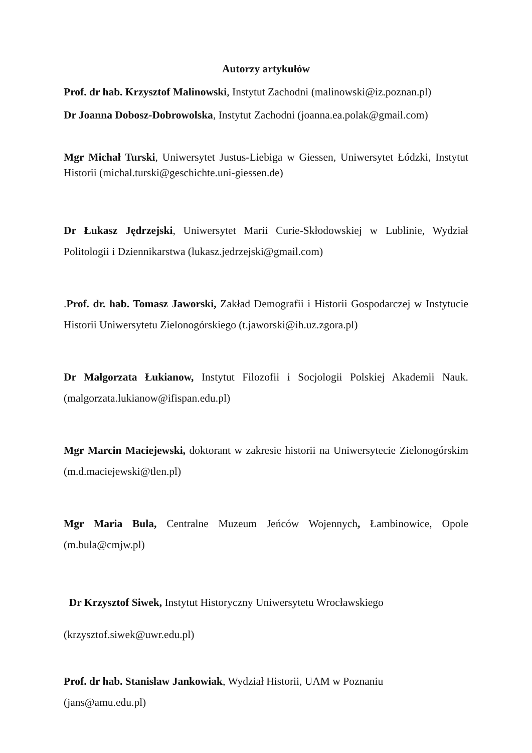Autorzy artykułów
Prof. dr hab. Krzysztof Malinowski, Instytut Zachodni (malinowski@iz.poznan.pl)
Dr Joanna Dobosz-Dobrowolska, Instytut Zachodni (joanna.ea.polak@gmail.com)
Mgr Michał Turski, Uniwersytet Justus-Liebiga w Giessen, Uniwersytet Łódzki, Instytut Historii (michal.turski@geschichte.uni-giessen.de)
Dr Łukasz Jędrzejski, Uniwersytet Marii Curie-Skłodowskiej w Lublinie, Wydział Politologii i Dziennikarstwa (lukasz.jedrzejski@gmail.com)
.Prof. dr. hab. Tomasz Jaworski, Zakład Demografii i Historii Gospodarczej w Instytucie Historii Uniwersytetu Zielonogórskiego (t.jaworski@ih.uz.zgora.pl)
Dr Małgorzata Łukianow, Instytut Filozofii i Socjologii Polskiej Akademii Nauk. (malgorzata.lukianow@ifispan.edu.pl)
Mgr Marcin Maciejewski, doktorant w zakresie historii na Uniwersytecie Zielonogórskim (m.d.maciejewski@tlen.pl)
Mgr Maria Bula, Centralne Muzeum Jeńców Wojennych, Łambinowice, Opole (m.bula@cmjw.pl)
Dr Krzysztof Siwek, Instytut Historyczny Uniwersytetu Wrocławskiego
(krzysztof.siwek@uwr.edu.pl)
Prof. dr hab. Stanisław Jankowiak, Wydział Historii, UAM w Poznaniu
(jans@amu.edu.pl)